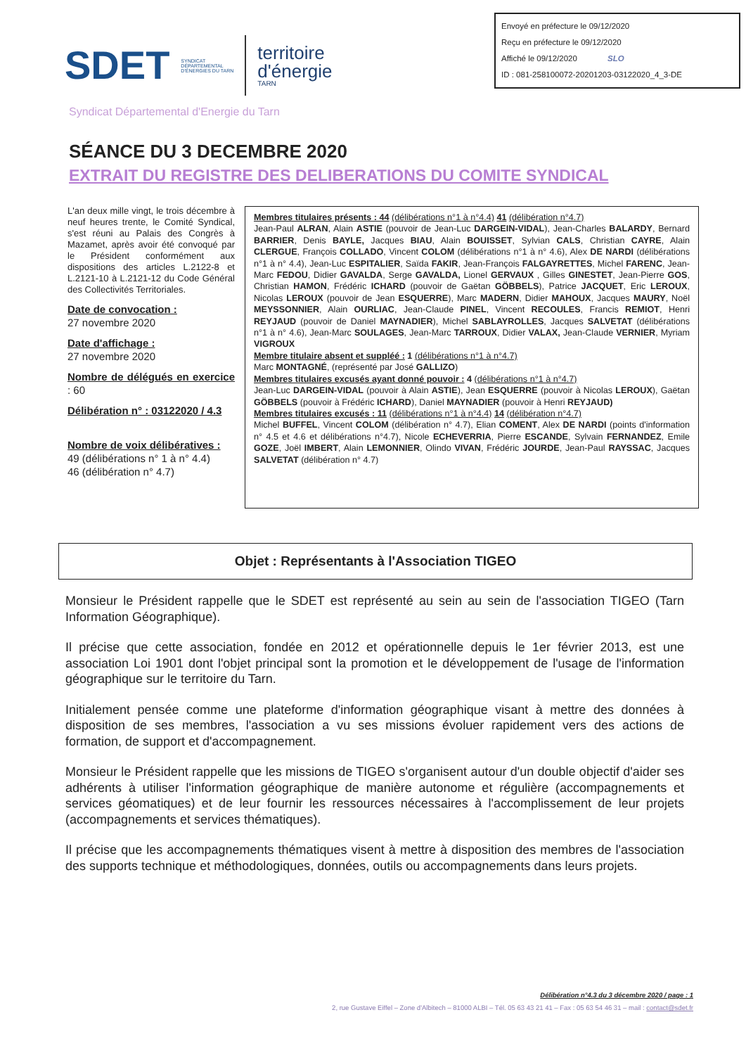Envoyé en préfecture le 09/12/2020
Reçu en préfecture le 09/12/2020
Affiché le 09/12/2020 SLO
ID : 081-258100072-20201203-03122020_4_3-DE
SDET
SYNDICAT
DÉPARTEMENTAL
D'ÉNERGIES DU TARN
territoire
d'énergie
TARN
Syndicat Départemental d'Energie du Tarn
SÉANCE DU 3 DECEMBRE 2020
EXTRAIT DU REGISTRE DES DELIBERATIONS DU COMITE SYNDICAL
L'an deux mille vingt, le trois décembre à neuf heures trente, le Comité Syndical, s'est réuni au Palais des Congrès à Mazamet, après avoir été convoqué par le Président conformément aux dispositions des articles L.2122-8 et L.2121-10 à L.2121-12 du Code Général des Collectivités Territoriales.
Date de convocation :
27 novembre 2020
Date d'affichage :
27 novembre 2020
Nombre de délégués en exercice : 60
Délibération n° : 03122020 / 4.3
Nombre de voix délibératives :
49 (délibérations n° 1 à n° 4.4)
46 (délibération n° 4.7)
Membres titulaires présents : 44 (délibérations n°1 à n°4.4) 41 (délibération n°4.7)
Jean-Paul ALRAN, Alain ASTIE (pouvoir de Jean-Luc DARGEIN-VIDAL), Jean-Charles BALARDY, Bernard BARRIER, Denis BAYLE, Jacques BIAU, Alain BOUISSET, Sylvian CALS, Christian CAYRE, Alain CLERGUE, François COLLADO, Vincent COLOM (délibérations n°1 à n° 4.6), Alex DE NARDI (délibérations n°1 à n° 4.4), Jean-Luc ESPITALIER, Saïda FAKIR, Jean-François FALGAYRETTES, Michel FARENC, Jean-Marc FEDOU, Didier GAVALDA, Serge GAVALDA, Lionel GERVAUX , Gilles GINESTET, Jean-Pierre GOS, Christian HAMON, Frédéric ICHARD (pouvoir de Gaëtan GÖBBELS), Patrice JACQUET, Eric LEROUX, Nicolas LEROUX (pouvoir de Jean ESQUERRE), Marc MADERN, Didier MAHOUX, Jacques MAURY, Noël MEYSSONNIER, Alain OURLIAC, Jean-Claude PINEL, Vincent RECOULES, Francis REMIOT, Henri REYJAUD (pouvoir de Daniel MAYNADIER), Michel SABLAYROLLES, Jacques SALVETAT (délibérations n°1 à n° 4.6), Jean-Marc SOULAGES, Jean-Marc TARROUX, Didier VALAX, Jean-Claude VERNIER, Myriam VIGROUX
Membre titulaire absent et suppléé : 1 (délibérations n°1 à n°4.7)
Marc MONTAGNÉ, (représenté par José GALLIZO)
Membres titulaires excusés ayant donné pouvoir : 4 (délibérations n°1 à n°4.7)
Jean-Luc DARGEIN-VIDAL (pouvoir à Alain ASTIE), Jean ESQUERRE (pouvoir à Nicolas LEROUX), Gaëtan GÖBBELS (pouvoir à Frédéric ICHARD), Daniel MAYNADIER (pouvoir à Henri REYJAUD)
Membres titulaires excusés : 11 (délibérations n°1 à n°4.4) 14 (délibération n°4.7)
Michel BUFFEL, Vincent COLOM (délibération n° 4.7), Elian COMENT, Alex DE NARDI (points d'information n° 4.5 et 4.6 et délibérations n°4.7), Nicole ECHEVERRIA, Pierre ESCANDE, Sylvain FERNANDEZ, Emile GOZE, Joël IMBERT, Alain LEMONNIER, Olindo VIVAN, Frédéric JOURDE, Jean-Paul RAYSSAC, Jacques SALVETAT (délibération n° 4.7)
Objet : Représentants à l'Association TIGEO
Monsieur le Président rappelle que le SDET est représenté au sein au sein de l'association TIGEO (Tarn Information Géographique).
Il précise que cette association, fondée en 2012 et opérationnelle depuis le 1er février 2013, est une association Loi 1901 dont l'objet principal sont la promotion et le développement de l'usage de l'information géographique sur le territoire du Tarn.
Initialement pensée comme une plateforme d'information géographique visant à mettre des données à disposition de ses membres, l'association a vu ses missions évoluer rapidement vers des actions de formation, de support et d'accompagnement.
Monsieur le Président rappelle que les missions de TIGEO s'organisent autour d'un double objectif d'aider ses adhérents à utiliser l'information géographique de manière autonome et régulière (accompagnements et services géomatiques) et de leur fournir les ressources nécessaires à l'accomplissement de leur projets (accompagnements et services thématiques).
Il précise que les accompagnements thématiques visent à mettre à disposition des membres de l'association des supports technique et méthodologiques, données, outils ou accompagnements dans leurs projets.
Délibération n°4.3 du 3 décembre 2020 / page : 1
2, rue Gustave Eiffel – Zone d'Albitech – 81000 ALBI – Tél. 05 63 43 21 41 – Fax : 05 63 54 46 31 – mail : contact@sdet.fr